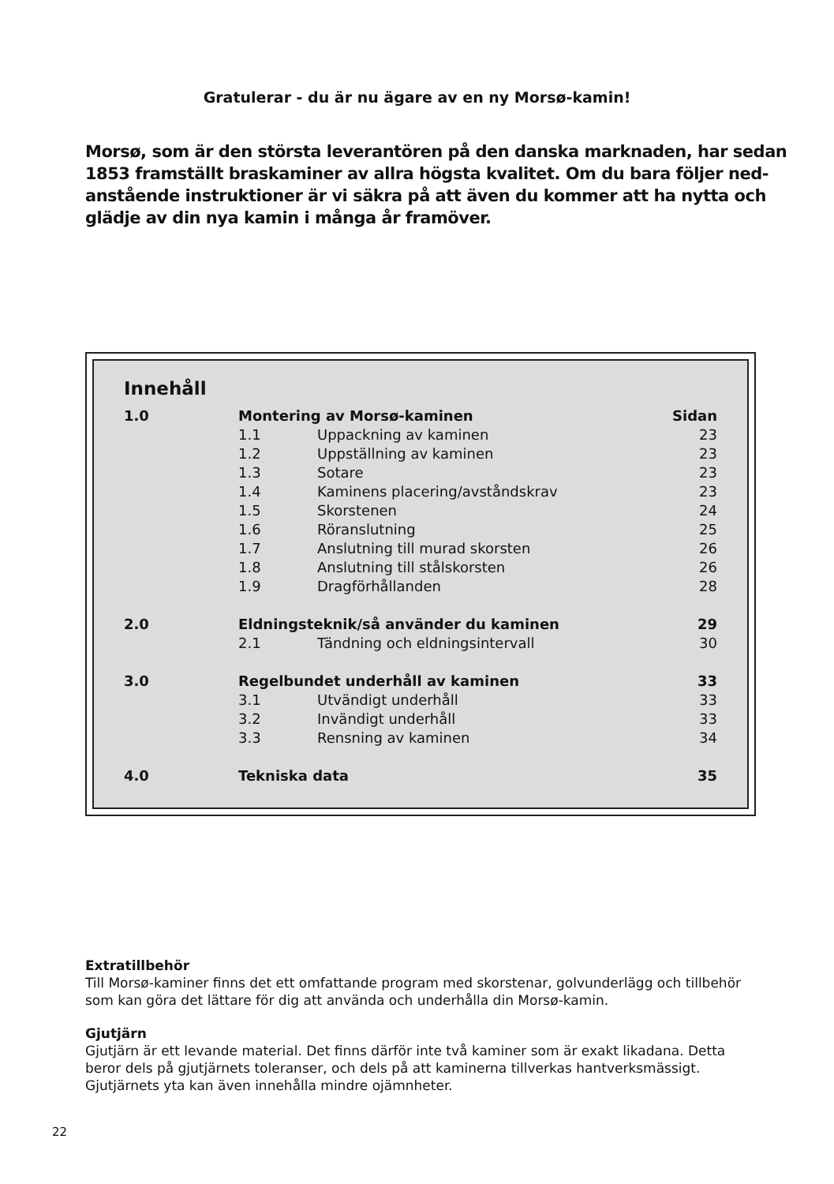Gratulerar - du är nu ägare av en ny Morsø-kamin!
Morsø, som är den största leverantören på den danska marknaden, har sedan 1853 framställt braskaminer av allra högsta kvalitet. Om du bara följer ned-anstående instruktioner är vi säkra på att även du kommer att ha nytta och glädje av din nya kamin i många år framöver.
Innehåll
| 1.0 | Montering av Morsø-kaminen | | Sidan |
| | 1.1 | Uppackning av kaminen | 23 |
| | 1.2 | Uppställning av kaminen | 23 |
| | 1.3 | Sotare | 23 |
| | 1.4 | Kaminens placering/avståndskrav | 23 |
| | 1.5 | Skorstenen | 24 |
| | 1.6 | Röranslutning | 25 |
| | 1.7 | Anslutning till murad skorsten | 26 |
| | 1.8 | Anslutning till stålskorsten | 26 |
| | 1.9 | Dragförhållanden | 28 |
| 2.0 | Eldningsteknik/så använder du kaminen | | 29 |
| | 2.1 | Tändning och eldningsintervall | 30 |
| 3.0 | Regelbundet underhåll av kaminen | | 33 |
| | 3.1 | Utvändigt underhåll | 33 |
| | 3.2 | Invändigt underhåll | 33 |
| | 3.3 | Rensning av kaminen | 34 |
| 4.0 | Tekniska data | | 35 |
Extratillbehör
Till Morsø-kaminer finns det ett omfattande program med skorstenar, golvunderlägg och tillbehör som kan göra det lättare för dig att använda och underhålla din Morsø-kamin.
Gjutjärn
Gjutjärn är ett levande material. Det finns därför inte två kaminer som är exakt likadana. Detta beror dels på gjutjärnets toleranser, och dels på att kaminerna tillverkas hantverksmässigt. Gjutjärnets yta kan även innehålla mindre ojämnheter.
22